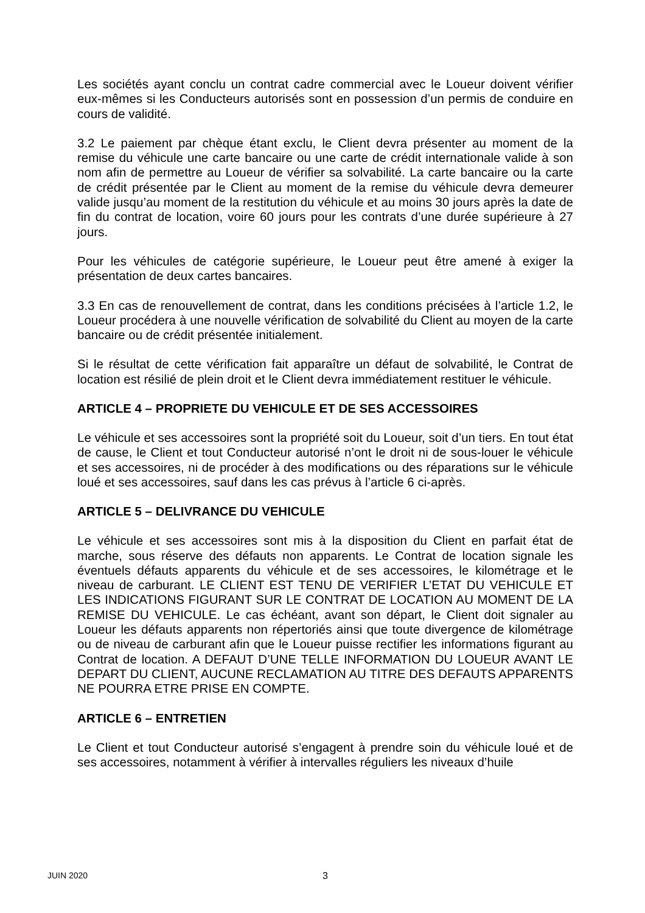Les sociétés ayant conclu un contrat cadre commercial avec le Loueur doivent vérifier eux-mêmes si les Conducteurs autorisés sont en possession d’un permis de conduire en cours de validité.
3.2 Le paiement par chèque étant exclu, le Client devra présenter au moment de la remise du véhicule une carte bancaire ou une carte de crédit internationale valide à son nom afin de permettre au Loueur de vérifier sa solvabilité. La carte bancaire ou la carte de crédit présentée par le Client au moment de la remise du véhicule devra demeurer valide jusqu’au moment de la restitution du véhicule et au moins 30 jours après la date de fin du contrat de location, voire 60 jours pour les contrats d’une durée supérieure à 27 jours.
Pour les véhicules de catégorie supérieure, le Loueur peut être amené à exiger la présentation de deux cartes bancaires.
3.3 En cas de renouvellement de contrat, dans les conditions précisées à l’article 1.2, le Loueur procédera à une nouvelle vérification de solvabilité du Client au moyen de la carte bancaire ou de crédit présentée initialement.
Si le résultat de cette vérification fait apparaître un défaut de solvabilité, le Contrat de location est résilié de plein droit et le Client devra immédiatement restituer le véhicule.
ARTICLE 4 – PROPRIETE DU VEHICULE ET DE SES ACCESSOIRES
Le véhicule et ses accessoires sont la propriété soit du Loueur, soit d’un tiers. En tout état de cause, le Client et tout Conducteur autorisé n’ont le droit ni de sous-louer le véhicule et ses accessoires, ni de procéder à des modifications ou des réparations sur le véhicule loué et ses accessoires, sauf dans les cas prévus à l’article 6 ci-après.
ARTICLE 5 – DELIVRANCE DU VEHICULE
Le véhicule et ses accessoires sont mis à la disposition du Client en parfait état de marche, sous réserve des défauts non apparents. Le Contrat de location signale les éventuels défauts apparents du véhicule et de ses accessoires, le kilométrage et le niveau de carburant. LE CLIENT EST TENU DE VERIFIER L’ETAT DU VEHICULE ET LES INDICATIONS FIGURANT SUR LE CONTRAT DE LOCATION AU MOMENT DE LA REMISE DU VEHICULE. Le cas échéant, avant son départ, le Client doit signaler au Loueur les défauts apparents non répertoriés ainsi que toute divergence de kilométrage ou de niveau de carburant afin que le Loueur puisse rectifier les informations figurant au Contrat de location. A DEFAUT D’UNE TELLE INFORMATION DU LOUEUR AVANT LE DEPART DU CLIENT, AUCUNE RECLAMATION AU TITRE DES DEFAUTS APPARENTS NE POURRA ETRE PRISE EN COMPTE.
ARTICLE 6 – ENTRETIEN
Le Client et tout Conducteur autorisé s’engagent à prendre soin du véhicule loué et de ses accessoires, notamment à vérifier à intervalles réguliers les niveaux d’huile
JUIN 2020 3